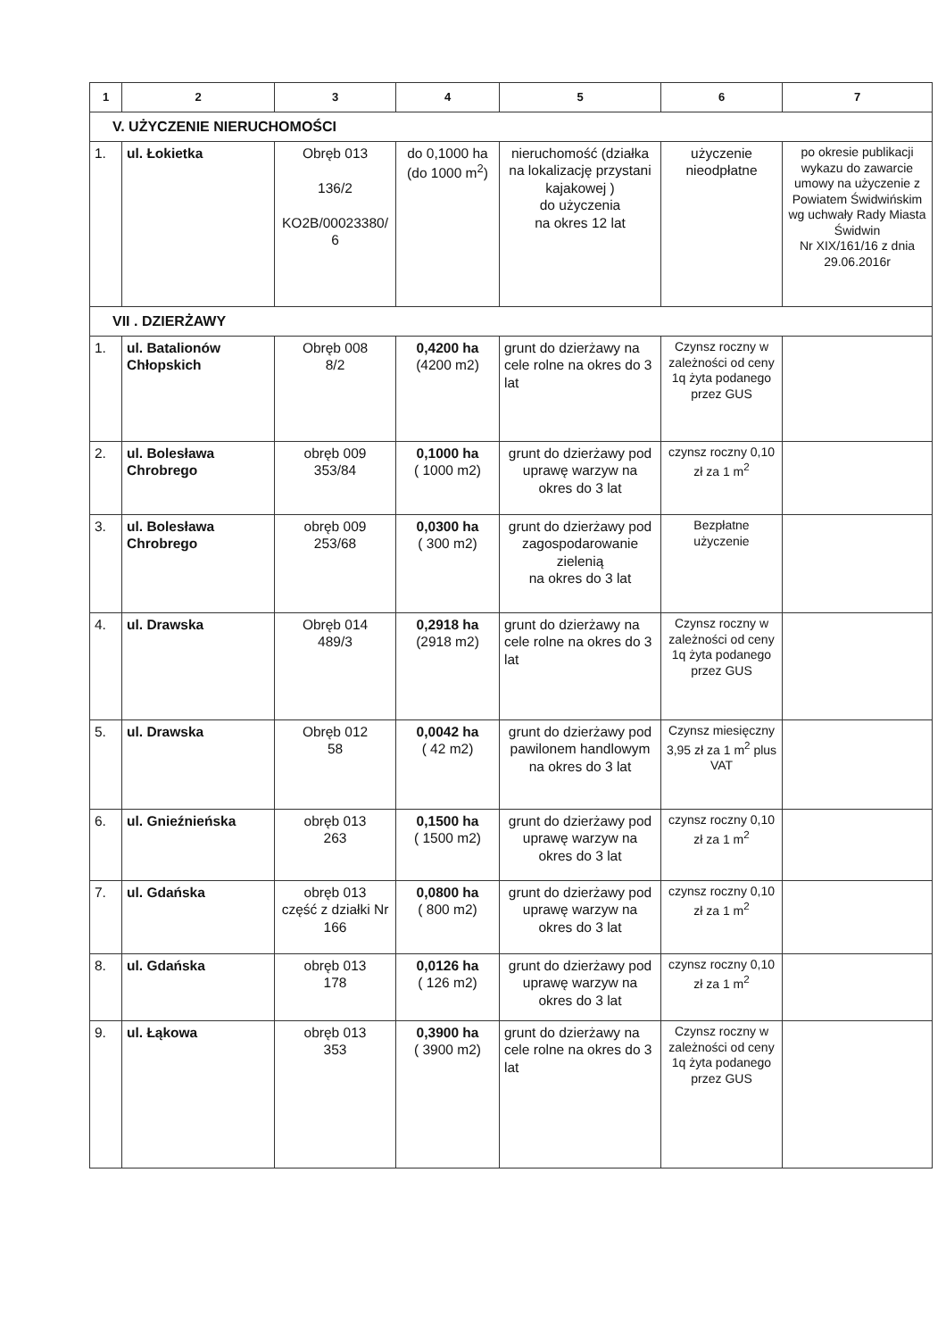| 1 | 2 | 3 | 4 | 5 | 6 | 7 |
| --- | --- | --- | --- | --- | --- | --- |
| V. UŻYCZENIE NIERUCHOMOŚCI | | | | | | |
| 1. | ul. Łokietka | Obręb 013 136/2 KO2B/00023380/ 6 | do 0,1000 ha (do 1000 m<sup>2</sup>) | nieruchomość (działka na lokalizację przystani kajakowej ) do użyczenia na okres 12 lat | użyczenie nieodpłatne | po okresie publikacji wykazu do zawarcie umowy na użyczenie z Powiatem Świdwińskim wg uchwały Rady Miasta Świdwin Nr XIX/161/16 z dnia 29.06.2016r |
| VII . DZIERŻAWY | | | | | | |
| 1. | ul. Batalionów Chłopskich | Obręb 008 8/2 | 0,4200 ha (4200 m2) | grunt do dzierżawy na cele rolne na okres do 3 lat | Czynsz roczny w zależności od ceny 1q żyta podanego przez GUS | |
| 2. | ul. Bolesława Chrobrego | obręb 009 353/84 | 0,1000 ha ( 1000 m2) | grunt do dzierżawy pod uprawę warzyw na okres do 3 lat | czynsz roczny 0,10 zł za 1 m<sup>2</sup> | |
| 3. | ul. Bolesława Chrobrego | obręb 009 253/68 | 0,0300 ha ( 300 m2) | grunt do dzierżawy pod zagospodarowanie zielenią na okres do 3 lat | Bezpłatne użyczenie | |
| 4. | ul. Drawska | Obręb 014 489/3 | 0,2918 ha (2918 m2) | grunt do dzierżawy na cele rolne na okres do 3 lat | Czynsz roczny w zależności od ceny 1q żyta podanego przez GUS | |
| 5. | ul. Drawska | Obręb 012 58 | 0,0042 ha ( 42 m2) | grunt do dzierżawy pod pawilonem handlowym na okres do 3 lat | Czynsz miesięczny 3,95 zł za 1 m<sup>2</sup> plus VAT | |
| 6. | ul. Gnieźnieńska | obręb 013 263 | 0,1500 ha ( 1500 m2) | grunt do dzierżawy pod uprawę warzyw na okres do 3 lat | czynsz roczny 0,10 zł za 1 m<sup>2</sup> | |
| 7. | ul. Gdańska | obręb 013 część z działki Nr 166 | 0,0800 ha ( 800 m2) | grunt do dzierżawy pod uprawę warzyw na okres do 3 lat | czynsz roczny 0,10 zł za 1 m<sup>2</sup> | |
| 8. | ul. Gdańska | obręb 013 178 | 0,0126 ha ( 126 m2) | grunt do dzierżawy pod uprawę warzyw na okres do 3 lat | czynsz roczny 0,10 zł za 1 m<sup>2</sup> | |
| 9. | ul. Łąkowa | obręb 013 353 | 0,3900 ha ( 3900 m2) | grunt do dzierżawy na cele rolne na okres do 3 lat | Czynsz roczny w zależności od ceny 1q żyta podanego przez GUS | |